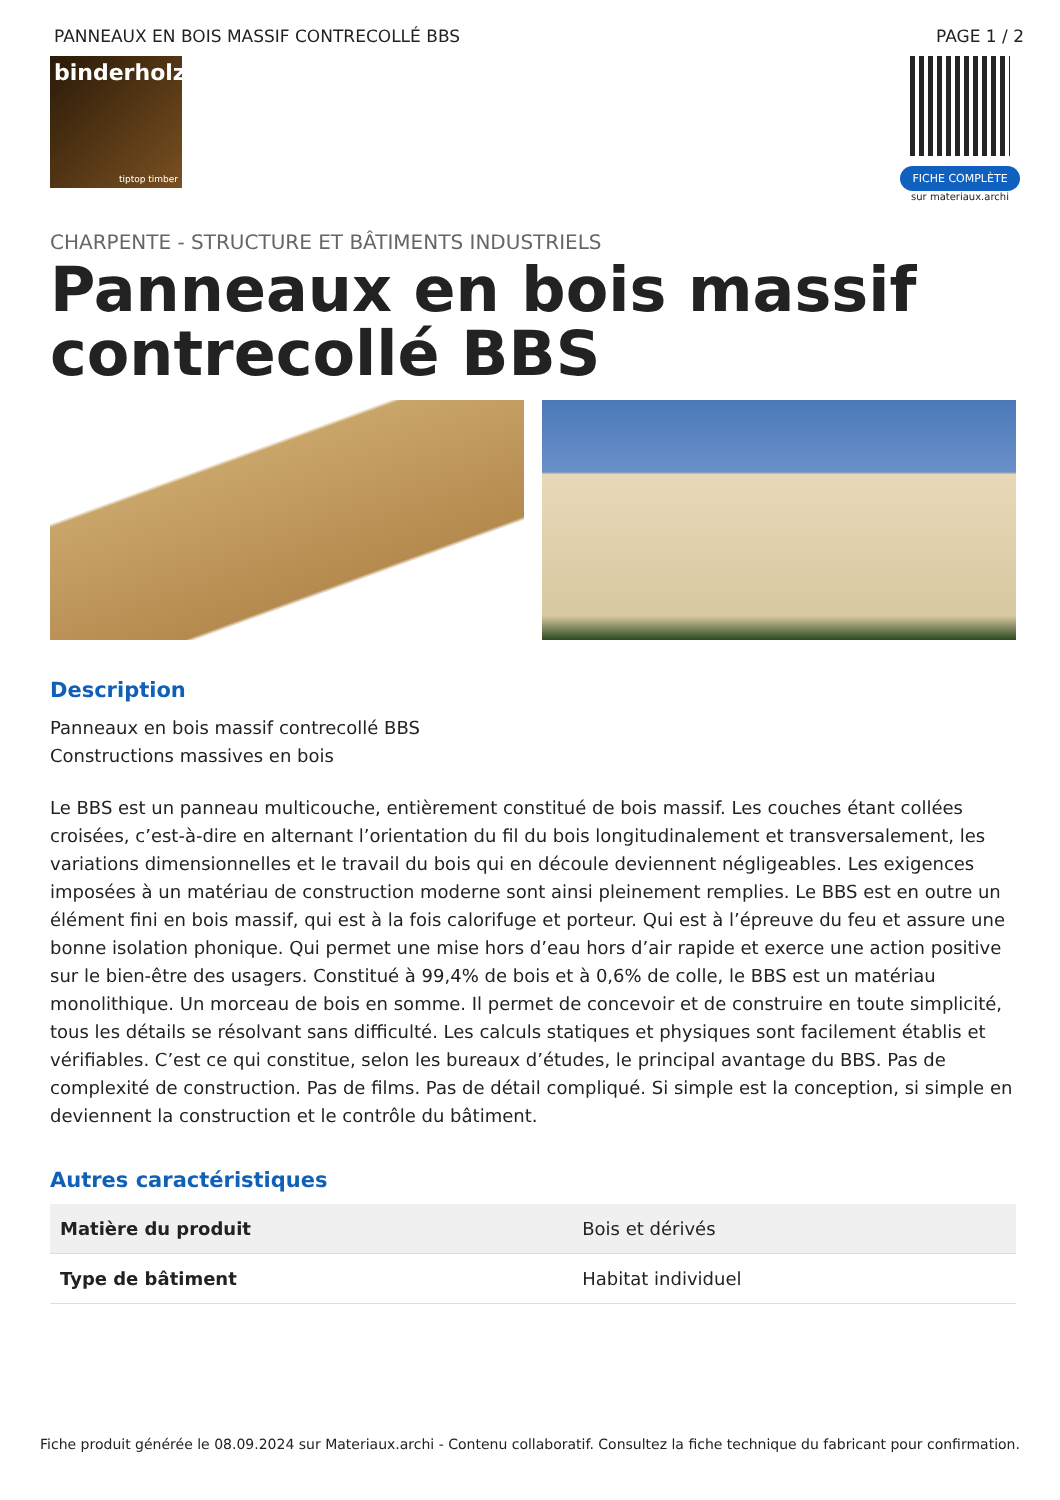PANNEAUX EN BOIS MASSIF CONTRECOLLÉ BBS PAGE 1 / 2
binderholz
tiptop timber
FICHE COMPLÈTE
sur materiaux.archi
CHARPENTE - STRUCTURE ET BÂTIMENTS INDUSTRIELS
Panneaux en bois massif contrecollé BBS
Description
Panneaux en bois massif contrecollé BBS
Constructions massives en bois
Le BBS est un panneau multicouche, entièrement constitué de bois massif. Les couches étant collées croisées, c’est-à-dire en alternant l’orientation du fil du bois longitudinalement et transversalement, les variations dimensionnelles et le travail du bois qui en découle deviennent négligeables. Les exigences imposées à un matériau de construction moderne sont ainsi pleinement remplies. Le BBS est en outre un élément fini en bois massif, qui est à la fois calorifuge et porteur. Qui est à l’épreuve du feu et assure une bonne isolation phonique. Qui permet une mise hors d’eau hors d’air rapide et exerce une action positive sur le bien-être des usagers. Constitué à 99,4% de bois et à 0,6% de colle, le BBS est un matériau monolithique. Un morceau de bois en somme. Il permet de concevoir et de construire en toute simplicité, tous les détails se résolvant sans difficulté. Les calculs statiques et physiques sont facilement établis et vérifiables. C’est ce qui constitue, selon les bureaux d’études, le principal avantage du BBS. Pas de complexité de construction. Pas de films. Pas de détail compliqué. Si simple est la conception, si simple en deviennent la construction et le contrôle du bâtiment.
Autres caractéristiques
| Matière du produit | Bois et dérivés |
| Type de bâtiment | Habitat individuel |
Fiche produit générée le 08.09.2024 sur Materiaux.archi - Contenu collaboratif. Consultez la fiche technique du fabricant pour confirmation.